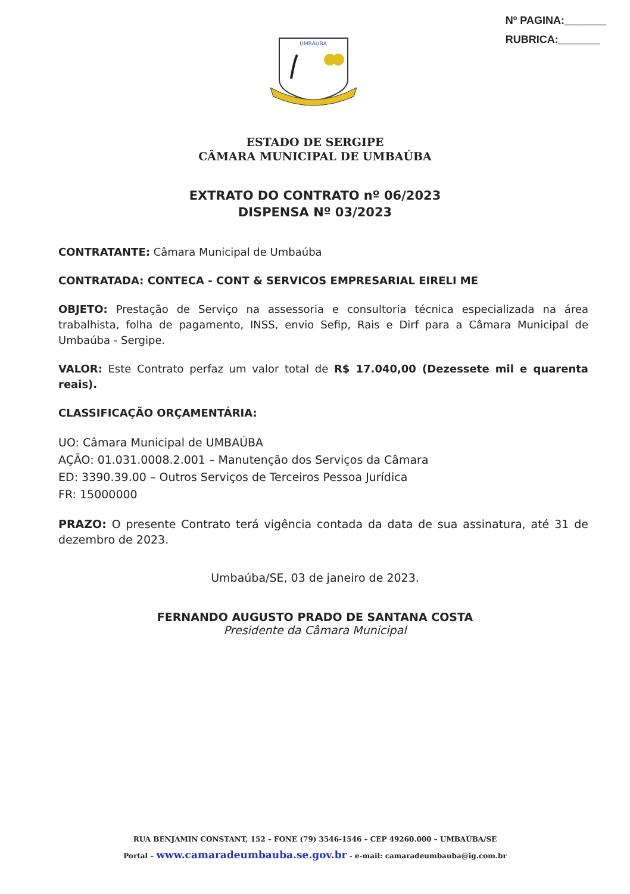Nº PAGINA:_______
RUBRICA:_______
UMBAUBA
ESTADO DE SERGIPE
CÂMARA MUNICIPAL DE UMBAÚBA
EXTRATO DO CONTRATO nº 06/2023
DISPENSA Nº 03/2023
CONTRATANTE: Câmara Municipal de Umbaúba
CONTRATADA: CONTECA - CONT & SERVICOS EMPRESARIAL EIRELI ME
OBJETO: Prestação de Serviço na assessoria e consultoria técnica especializada na área trabalhista, folha de pagamento, INSS, envio Sefip, Rais e Dirf para a Câmara Municipal de Umbaúba - Sergipe.
VALOR: Este Contrato perfaz um valor total de R$ 17.040,00 (Dezessete mil e quarenta reais).
CLASSIFICAÇÃO ORÇAMENTÁRIA:
UO: Câmara Municipal de UMBAÚBA
AÇÃO: 01.031.0008.2.001 – Manutenção dos Serviços da Câmara
ED: 3390.39.00 – Outros Serviços de Terceiros Pessoa Jurídica
FR: 15000000
PRAZO: O presente Contrato terá vigência contada da data de sua assinatura, até 31 de dezembro de 2023.
Umbaúba/SE, 03 de janeiro de 2023.
FERNANDO AUGUSTO PRADO DE SANTANA COSTA
Presidente da Câmara Municipal
RUA BENJAMIN CONSTANT, 152 – FONE (79) 3546-1546 – CEP 49260.000 – UMBAÚBA/SE
Portal – www.camaradeumbauba.se.gov.br - e-mail: camaradeumbauba@ig.com.br